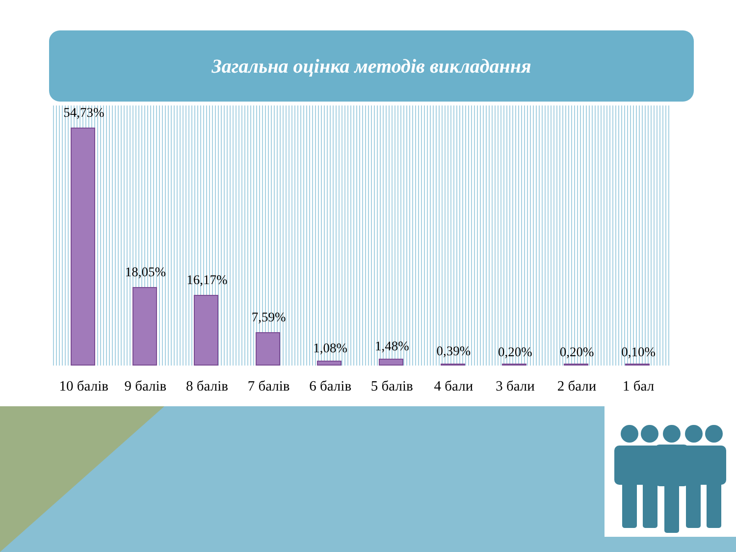Загальна оцінка методів викладання
54,73%
18,05%
16,17%
7,59%
1,08%
1,48%
0,39%
0,20%
0,20%
0,10%
10 балів 9 балів 8 балів 7 балів 6 балів 5 балів 4 бали 3 бали 2 бали 1 бал